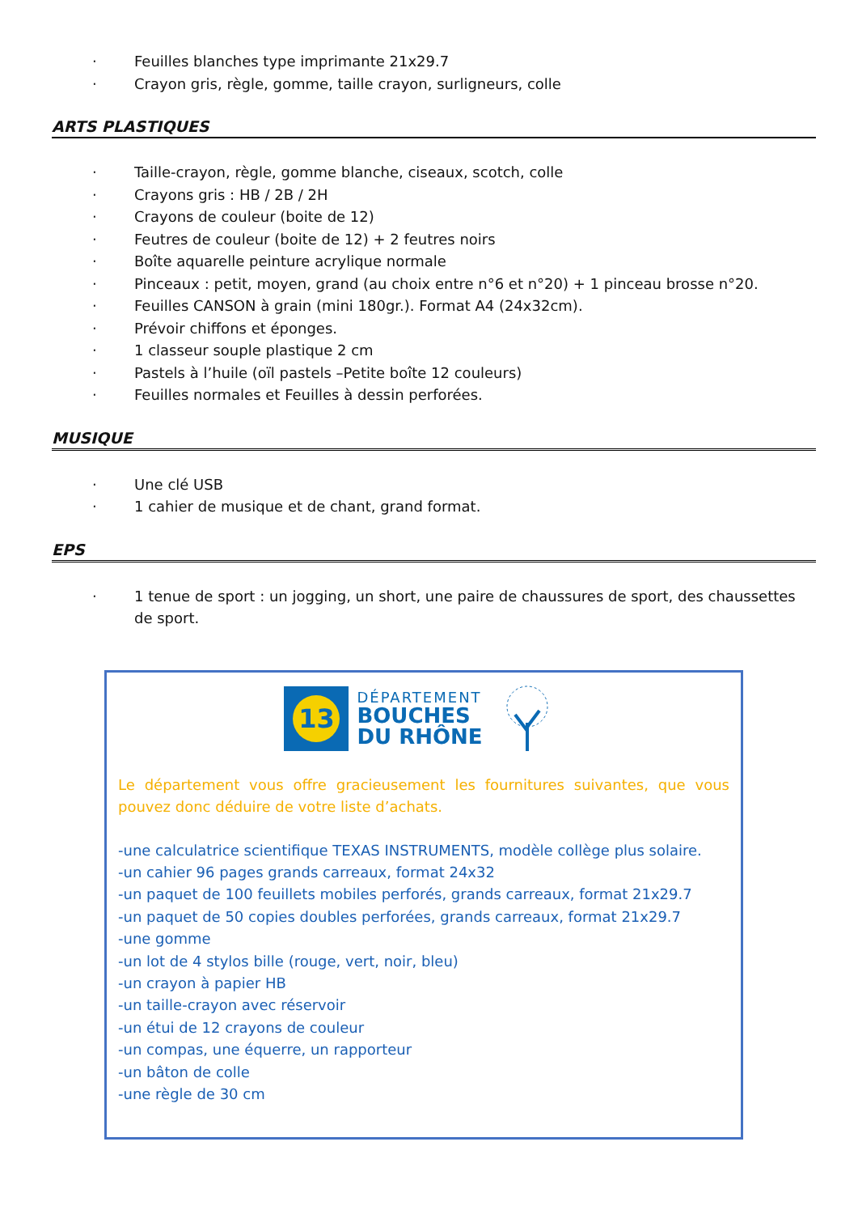· Feuilles blanches type imprimante 21x29.7
· Crayon gris, règle, gomme, taille crayon, surligneurs, colle
ARTS PLASTIQUES
· Taille-crayon, règle, gomme blanche, ciseaux, scotch, colle
· Crayons gris : HB / 2B / 2H
· Crayons de couleur (boite de 12)
· Feutres de couleur (boite de 12) + 2 feutres noirs
· Boîte aquarelle peinture acrylique normale
· Pinceaux : petit, moyen, grand (au choix entre n°6 et n°20) + 1 pinceau brosse n°20.
· Feuilles CANSON à grain (mini 180gr.). Format A4 (24x32cm).
· Prévoir chiffons et éponges.
· 1 classeur souple plastique 2 cm
· Pastels à l’huile (oïl pastels –Petite boîte 12 couleurs)
· Feuilles normales et Feuilles à dessin perforées.
MUSIQUE
· Une clé USB
· 1 cahier de musique et de chant, grand format.
EPS
· 1 tenue de sport : un jogging, un short, une paire de chaussures de sport, des chaussettes de sport.
13
DÉPARTEMENT
BOUCHES
DU RHÔNE
Le département vous offre gracieusement les fournitures suivantes, que vous pouvez donc déduire de votre liste d’achats.
-une calculatrice scientifique TEXAS INSTRUMENTS, modèle collège plus solaire.
-un cahier 96 pages grands carreaux, format 24x32
-un paquet de 100 feuillets mobiles perforés, grands carreaux, format 21x29.7
-un paquet de 50 copies doubles perforées, grands carreaux, format 21x29.7
-une gomme
-un lot de 4 stylos bille (rouge, vert, noir, bleu)
-un crayon à papier HB
-un taille-crayon avec réservoir
-un étui de 12 crayons de couleur
-un compas, une équerre, un rapporteur
-un bâton de colle
-une règle de 30 cm